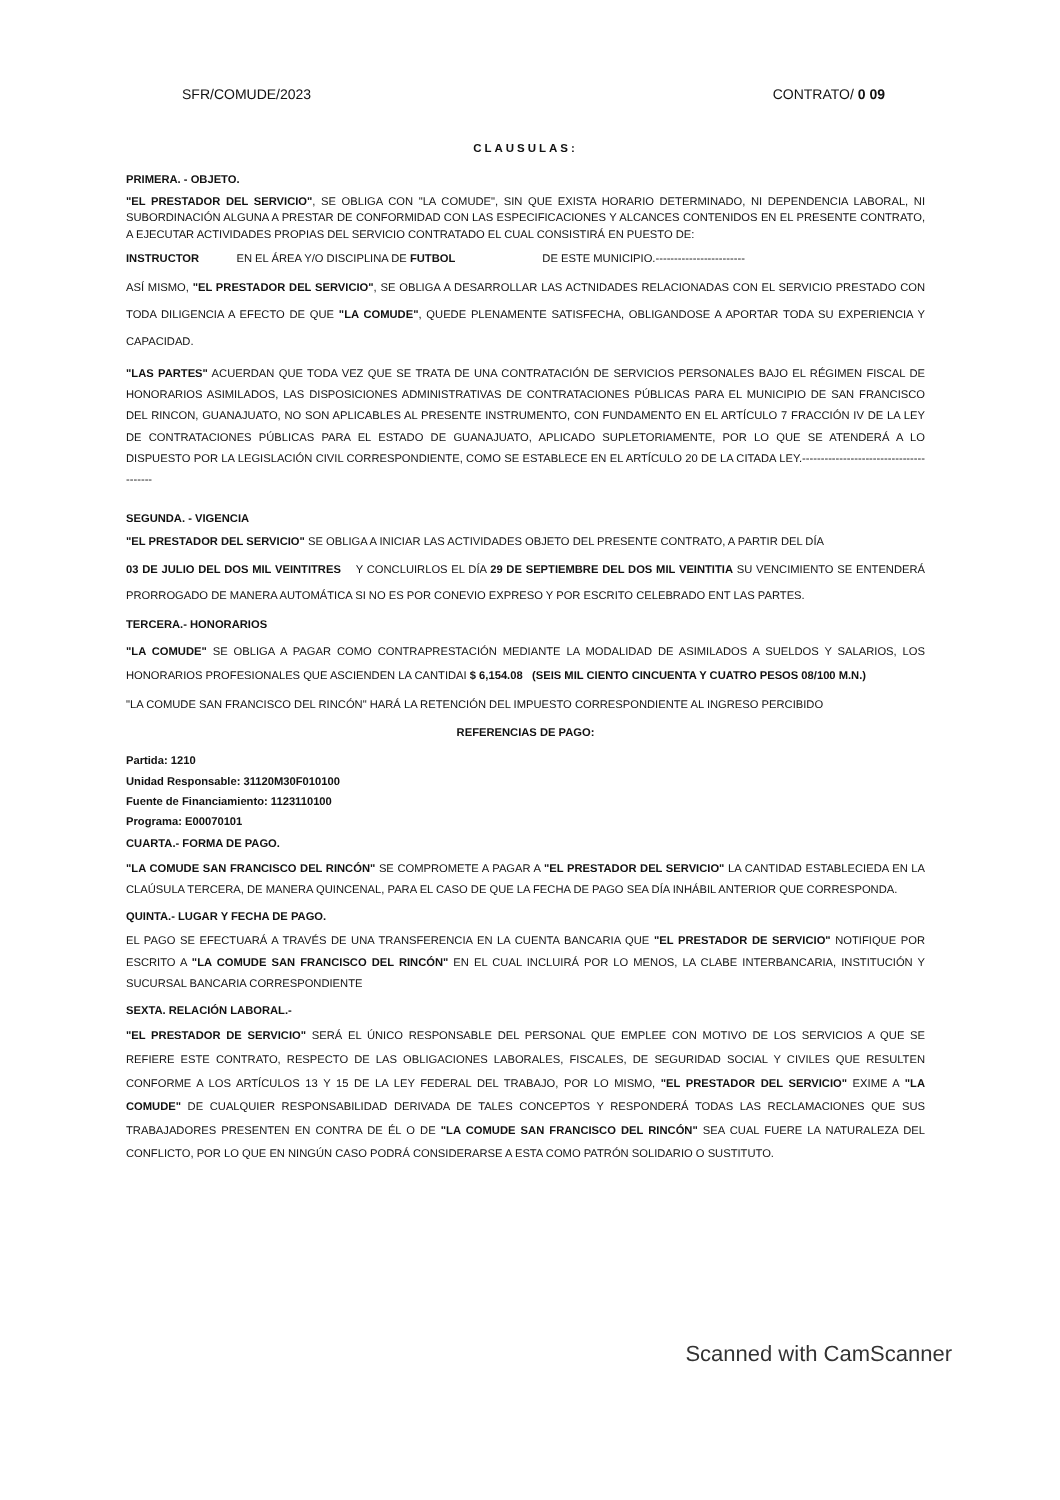SFR/COMUDE/2023 CONTRATO/ 0 09
CLAUSULAS:
PRIMERA. - OBJETO.
"EL PRESTADOR DEL SERVICIO", SE OBLIGA CON "LA COMUDE", SIN QUE EXISTA HORARIO DETERMINADO, NI DEPENDENCIA LABORAL, NI SUBORDINACIÓN ALGUNA A PRESTAR DE CONFORMIDAD CON LAS ESPECIFICACIONES Y ALCANCES CONTENIDOS EN EL PRESENTE CONTRATO, A EJECUTAR ACTIVIDADES PROPIAS DEL SERVICIO CONTRATADO EL CUAL CONSISTIRÁ EN PUESTO DE:
INSTRUCTOR EN EL ÁREA Y/O DISCIPLINA DE FUTBOL DE ESTE MUNICIPIO.------------------------
ASÍ MISMO, "EL PRESTADOR DEL SERVICIO", SE OBLIGA A DESARROLLAR LAS ACTNIDADES RELACIONADAS CON EL SERVICIO PRESTADO CON TODA DILIGENCIA A EFECTO DE QUE "LA COMUDE", QUEDE PLENAMENTE SATISFECHA, OBLIGANDOSE A APORTAR TODA SU EXPERIENCIA Y CAPACIDAD.
"LAS PARTES" ACUERDAN QUE TODA VEZ QUE SE TRATA DE UNA CONTRATACIÓN DE SERVICIOS PERSONALES BAJO EL RÉGIMEN FISCAL DE HONORARIOS ASIMILADOS, LAS DISPOSICIONES ADMINISTRATIVAS DE CONTRATACIONES PÚBLICAS PARA EL MUNICIPIO DE SAN FRANCISCO DEL RINCON, GUANAJUATO, NO SON APLICABLES AL PRESENTE INSTRUMENTO, CON FUNDAMENTO EN EL ARTÍCULO 7 FRACCIÓN IV DE LA LEY DE CONTRATACIONES PÚBLICAS PARA EL ESTADO DE GUANAJUATO, APLICADO SUPLETORIAMENTE, POR LO QUE SE ATENDERÁ A LO DISPUESTO POR LA LEGISLACIÓN CIVIL CORRESPONDIENTE, COMO SE ESTABLECE EN EL ARTÍCULO 20 DE LA CITADA LEY.----------------------------------------
SEGUNDA. - VIGENCIA
"EL PRESTADOR DEL SERVICIO" SE OBLIGA A INICIAR LAS ACTIVIDADES OBJETO DEL PRESENTE CONTRATO, A PARTIR DEL DÍA
03 DE JULIO DEL DOS MIL VEINTITRES Y CONCLUIRLOS EL DÍA 29 DE SEPTIEMBRE DEL DOS MIL VEINTITIA SU VENCIMIENTO SE ENTENDERÁ PRORROGADO DE MANERA AUTOMÁTICA SI NO ES POR CONEVIO EXPRESO Y POR ESCRITO CELEBRADO ENT LAS PARTES.
TERCERA.- HONORARIOS
"LA COMUDE" SE OBLIGA A PAGAR COMO CONTRAPRESTACIÓN MEDIANTE LA MODALIDAD DE ASIMILADOS A SUELDOS Y SALARIOS, LOS HONORARIOS PROFESIONALES QUE ASCIENDEN LA CANTIDAI $ 6,154.08 (SEIS MIL CIENTO CINCUENTA Y CUATRO PESOS 08/100 M.N.)
"LA COMUDE SAN FRANCISCO DEL RINCÓN" HARÁ LA RETENCIÓN DEL IMPUESTO CORRESPONDIENTE AL INGRESO PERCIBIDO
REFERENCIAS DE PAGO:
Partida: 1210
Unidad Responsable: 31120M30F010100
Fuente de Financiamiento: 1123110100
Programa: E00070101
CUARTA.- FORMA DE PAGO.
"LA COMUDE SAN FRANCISCO DEL RINCÓN" SE COMPROMETE A PAGAR A "EL PRESTADOR DEL SERVICIO" LA CANTIDAD ESTABLECIEDA EN LA CLAÚSULA TERCERA, DE MANERA QUINCENAL, PARA EL CASO DE QUE LA FECHA DE PAGO SEA DÍA INHÁBIL ANTERIOR QUE CORRESPONDA.
QUINTA.- LUGAR Y FECHA DE PAGO.
EL PAGO SE EFECTUARÁ A TRAVÉS DE UNA TRANSFERENCIA EN LA CUENTA BANCARIA QUE "EL PRESTADOR DE SERVICIO" NOTIFIQUE POR ESCRITO A "LA COMUDE SAN FRANCISCO DEL RINCÓN" EN EL CUAL INCLUIRÁ POR LO MENOS, LA CLABE INTERBANCARIA, INSTITUCIÓN Y SUCURSAL BANCARIA CORRESPONDIENTE
SEXTA. RELACIÓN LABORAL.-
"EL PRESTADOR DE SERVICIO" SERÁ EL ÚNICO RESPONSABLE DEL PERSONAL QUE EMPLEE CON MOTIVO DE LOS SERVICIOS A QUE SE REFIERE ESTE CONTRATO, RESPECTO DE LAS OBLIGACIONES LABORALES, FISCALES, DE SEGURIDAD SOCIAL Y CIVILES QUE RESULTEN CONFORME A LOS ARTÍCULOS 13 Y 15 DE LA LEY FEDERAL DEL TRABAJO, POR LO MISMO, "EL PRESTADOR DEL SERVICIO" EXIME A "LA COMUDE" DE CUALQUIER RESPONSABILIDAD DERIVADA DE TALES CONCEPTOS Y RESPONDERÁ TODAS LAS RECLAMACIONES QUE SUS TRABAJADORES PRESENTEN EN CONTRA DE ÉL O DE "LA COMUDE SAN FRANCISCO DEL RINCÓN" SEA CUAL FUERE LA NATURALEZA DEL CONFLICTO, POR LO QUE EN NINGÚN CASO PODRÁ CONSIDERARSE A ESTA COMO PATRÓN SOLIDARIO O SUSTITUTO.
Scanned with CamScanner